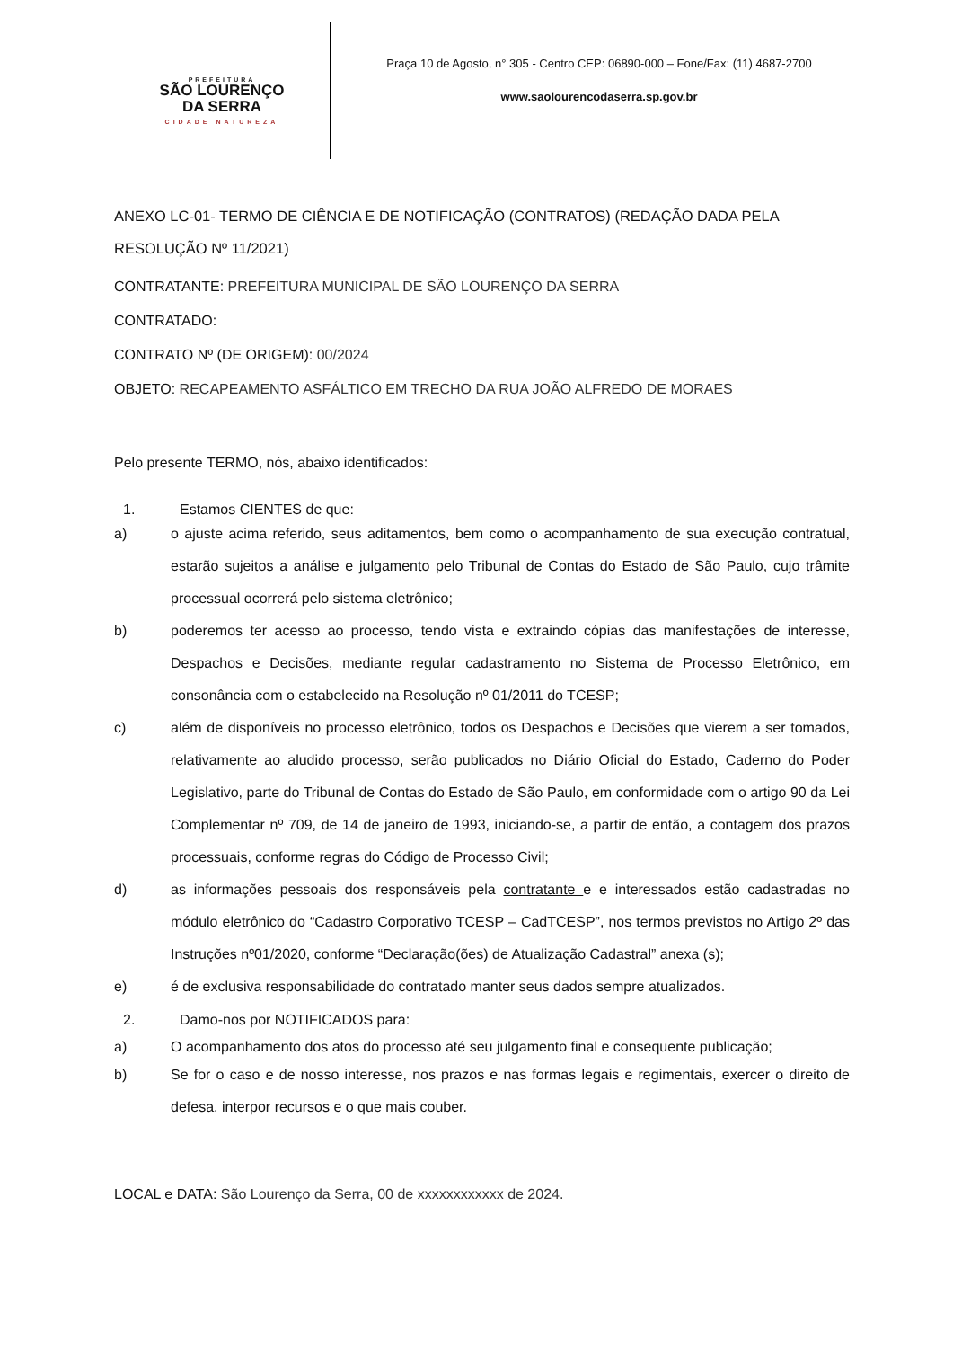PREFEITURA
SÃO LOURENÇO
DA SERRA
CIDADE NATUREZA
Praça 10 de Agosto, n° 305 - Centro CEP: 06890-000 – Fone/Fax: (11) 4687-2700
www.saolourencodaserra.sp.gov.br
ANEXO LC-01- TERMO DE CIÊNCIA E DE NOTIFICAÇÃO (CONTRATOS) (REDAÇÃO DADA PELA RESOLUÇÃO Nº 11/2021)
CONTRATANTE: PREFEITURA MUNICIPAL DE SÃO LOURENÇO DA SERRA
CONTRATADO:
CONTRATO Nº (DE ORIGEM): 00/2024
OBJETO: RECAPEAMENTO ASFÁLTICO EM TRECHO DA RUA JOÃO ALFREDO DE MORAES
Pelo presente TERMO, nós, abaixo identificados:
1. Estamos CIENTES de que:
a) o ajuste acima referido, seus aditamentos, bem como o acompanhamento de sua execução contratual, estarão sujeitos a análise e julgamento pelo Tribunal de Contas do Estado de São Paulo, cujo trâmite processual ocorrerá pelo sistema eletrônico;
b) poderemos ter acesso ao processo, tendo vista e extraindo cópias das manifestações de interesse, Despachos e Decisões, mediante regular cadastramento no Sistema de Processo Eletrônico, em consonância com o estabelecido na Resolução nº 01/2011 do TCESP;
c) além de disponíveis no processo eletrônico, todos os Despachos e Decisões que vierem a ser tomados, relativamente ao aludido processo, serão publicados no Diário Oficial do Estado, Caderno do Poder Legislativo, parte do Tribunal de Contas do Estado de São Paulo, em conformidade com o artigo 90 da Lei Complementar nº 709, de 14 de janeiro de 1993, iniciando-se, a partir de então, a contagem dos prazos processuais, conforme regras do Código de Processo Civil;
d) as informações pessoais dos responsáveis pela contratante e e interessados estão cadastradas no módulo eletrônico do “Cadastro Corporativo TCESP – CadTCESP”, nos termos previstos no Artigo 2º das Instruções nº01/2020, conforme “Declaração(ões) de Atualização Cadastral” anexa (s);
e) é de exclusiva responsabilidade do contratado manter seus dados sempre atualizados.
2. Damo-nos por NOTIFICADOS para:
a) O acompanhamento dos atos do processo até seu julgamento final e consequente publicação;
b) Se for o caso e de nosso interesse, nos prazos e nas formas legais e regimentais, exercer o direito de defesa, interpor recursos e o que mais couber.
LOCAL e DATA: São Lourenço da Serra, 00 de xxxxxxxxxxxx de 2024.